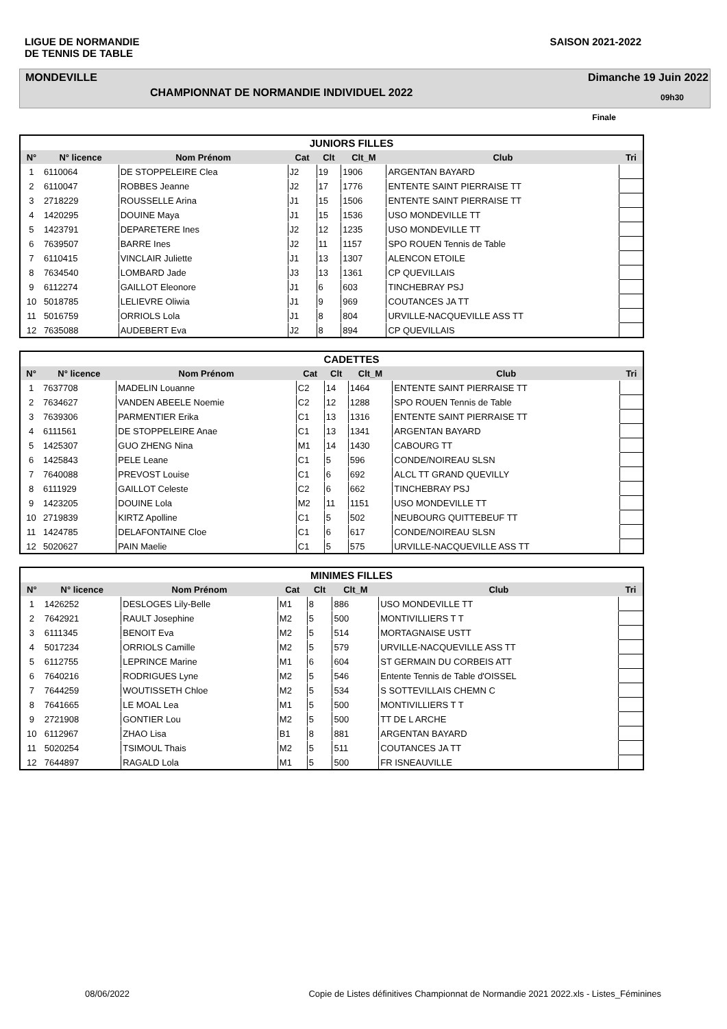LIGUE DE NORMANDIE
DE TENNIS DE TABLE
SAISON 2021-2022
MONDEVILLE Dimanche 19 Juin 2022
CHAMPIONNAT DE NORMANDIE INDIVIDUEL 2022 09h30
Finale
| JUNIORS FILLES | | | | | | | |
| --- | --- | --- | --- | --- | --- | --- | --- |
| N° | N° licence | Nom Prénom | Cat | Clt | Clt_M | Club | Tri |
| 1 | 6110064 | DE STOPPELEIRE Clea | J2 | 19 | 1906 | ARGENTAN BAYARD | |
| 2 | 6110047 | ROBBES Jeanne | J2 | 17 | 1776 | ENTENTE SAINT PIERRAISE TT | |
| 3 | 2718229 | ROUSSELLE Arina | J1 | 15 | 1506 | ENTENTE SAINT PIERRAISE TT | |
| 4 | 1420295 | DOUINE Maya | J1 | 15 | 1536 | USO MONDEVILLE TT | |
| 5 | 1423791 | DEPARETERE Ines | J2 | 12 | 1235 | USO MONDEVILLE TT | |
| 6 | 7639507 | BARRE Ines | J2 | 11 | 1157 | SPO ROUEN Tennis de Table | |
| 7 | 6110415 | VINCLAIR Juliette | J1 | 13 | 1307 | ALENCON ETOILE | |
| 8 | 7634540 | LOMBARD Jade | J3 | 13 | 1361 | CP QUEVILLAIS | |
| 9 | 6112274 | GAILLOT Eleonore | J1 | 6 | 603 | TINCHEBRAY PSJ | |
| 10 | 5018785 | LELIEVRE Oliwia | J1 | 9 | 969 | COUTANCES JA TT | |
| 11 | 5016759 | ORRIOLS Lola | J1 | 8 | 804 | URVILLE-NACQUEVILLE ASS TT | |
| 12 | 7635088 | AUDEBERT Eva | J2 | 8 | 894 | CP QUEVILLAIS | |
| CADETTES | | | | | | | |
| --- | --- | --- | --- | --- | --- | --- | --- |
| N° | N° licence | Nom Prénom | Cat | Clt | Clt_M | Club | Tri |
| 1 | 7637708 | MADELIN Louanne | C2 | 14 | 1464 | ENTENTE SAINT PIERRAISE TT | |
| 2 | 7634627 | VANDEN ABEELE Noemie | C2 | 12 | 1288 | SPO ROUEN Tennis de Table | |
| 3 | 7639306 | PARMENTIER Erika | C1 | 13 | 1316 | ENTENTE SAINT PIERRAISE TT | |
| 4 | 6111561 | DE STOPPELEIRE Anae | C1 | 13 | 1341 | ARGENTAN BAYARD | |
| 5 | 1425307 | GUO ZHENG Nina | M1 | 14 | 1430 | CABOURG TT | |
| 6 | 1425843 | PELE Leane | C1 | 5 | 596 | CONDE/NOIREAU SLSN | |
| 7 | 7640088 | PREVOST Louise | C1 | 6 | 692 | ALCL TT GRAND QUEVILLY | |
| 8 | 6111929 | GAILLOT Celeste | C2 | 6 | 662 | TINCHEBRAY PSJ | |
| 9 | 1423205 | DOUINE Lola | M2 | 11 | 1151 | USO MONDEVILLE TT | |
| 10 | 2719839 | KIRTZ Apolline | C1 | 5 | 502 | NEUBOURG QUITTEBEUF TT | |
| 11 | 1424785 | DELAFONTAINE Cloe | C1 | 6 | 617 | CONDE/NOIREAU SLSN | |
| 12 | 5020627 | PAIN Maelie | C1 | 5 | 575 | URVILLE-NACQUEVILLE ASS TT | |
| MINIMES FILLES | | | | | | | |
| --- | --- | --- | --- | --- | --- | --- | --- |
| N° | N° licence | Nom Prénom | Cat | Clt | Clt_M | Club | Tri |
| 1 | 1426252 | DESLOGES Lily-Belle | M1 | 8 | 886 | USO MONDEVILLE TT | |
| 2 | 7642921 | RAULT Josephine | M2 | 5 | 500 | MONTIVILLIERS T T | |
| 3 | 6111345 | BENOIT Eva | M2 | 5 | 514 | MORTAGNAISE USTT | |
| 4 | 5017234 | ORRIOLS Camille | M2 | 5 | 579 | URVILLE-NACQUEVILLE ASS TT | |
| 5 | 6112755 | LEPRINCE Marine | M1 | 6 | 604 | ST GERMAIN DU CORBEIS ATT | |
| 6 | 7640216 | RODRIGUES Lyne | M2 | 5 | 546 | Entente Tennis de Table d'OISSEL | |
| 7 | 7644259 | WOUTISSETH Chloe | M2 | 5 | 534 | S SOTTEVILLAIS CHEMN C | |
| 8 | 7641665 | LE MOAL Lea | M1 | 5 | 500 | MONTIVILLIERS T T | |
| 9 | 2721908 | GONTIER Lou | M2 | 5 | 500 | TT DE L ARCHE | |
| 10 | 6112967 | ZHAO Lisa | B1 | 8 | 881 | ARGENTAN BAYARD | |
| 11 | 5020254 | TSIMOUL Thais | M2 | 5 | 511 | COUTANCES JA TT | |
| 12 | 7644897 | RAGALD Lola | M1 | 5 | 500 | FR ISNEAUVILLE | |
08/06/2022 Copie de Listes définitives Championnat de Normandie 2021 2022.xls - Listes_Féminines